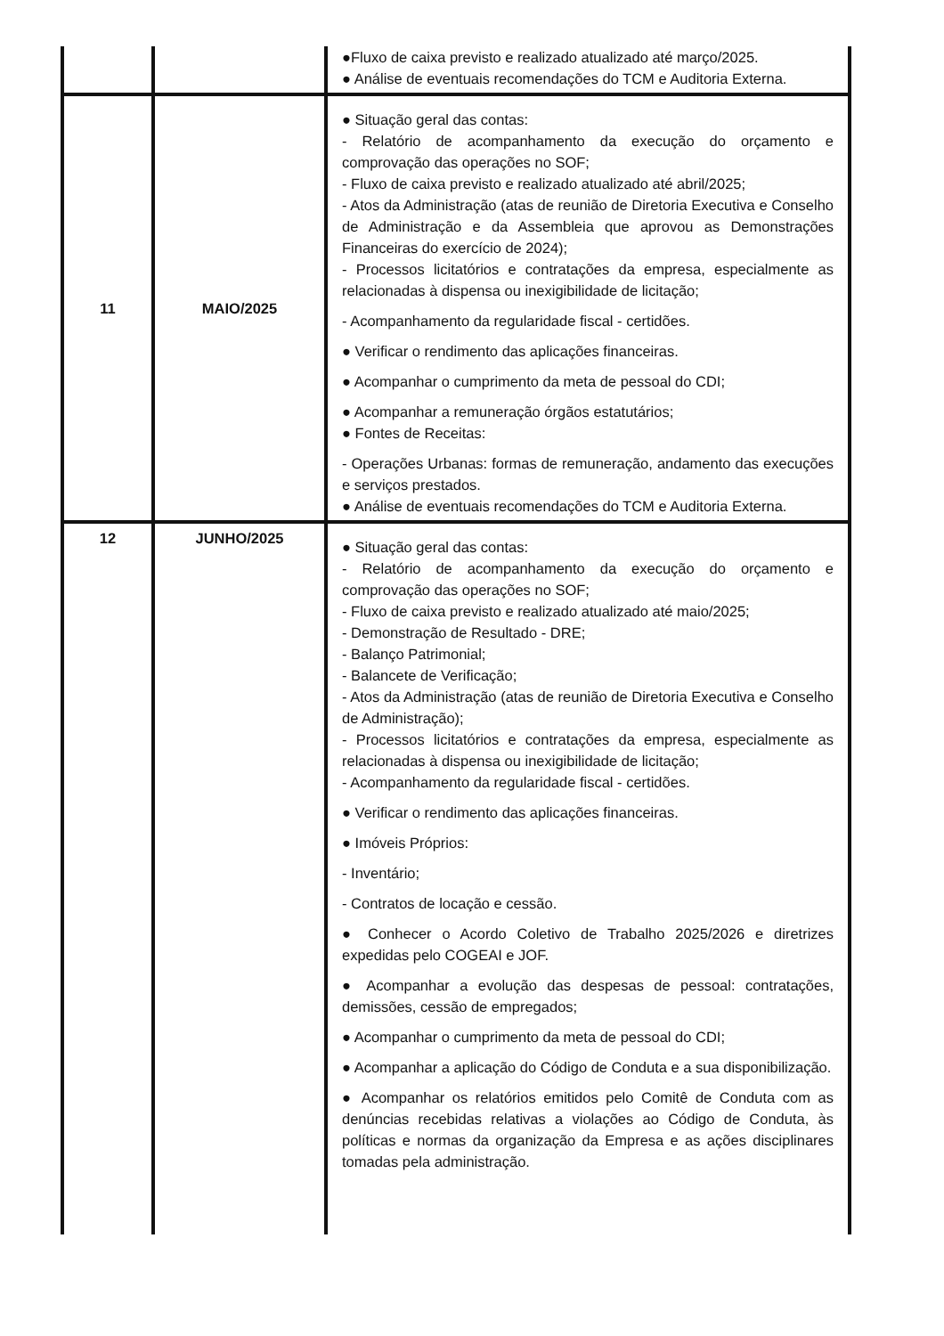| | | ●Fluxo de caixa previsto e realizado atualizado até março/2025. ● Análise de eventuais recomendações do TCM e Auditoria Externa. |
| 11 | MAIO/2025 | ● Situação geral das contas: - Relatório de acompanhamento da execução do orçamento e comprovação das operações no SOF; - Fluxo de caixa previsto e realizado atualizado até abril/2025; - Atos da Administração (atas de reunião de Diretoria Executiva e Conselho de Administração e da Assembleia que aprovou as Demonstrações Financeiras do exercício de 2024); - Processos licitatórios e contratações da empresa, especialmente as relacionadas à dispensa ou inexigibilidade de licitação; - Acompanhamento da regularidade fiscal - certidões. ● Verificar o rendimento das aplicações financeiras. ● Acompanhar o cumprimento da meta de pessoal do CDI; ● Acompanhar a remuneração órgãos estatutários; ● Fontes de Receitas: - Operações Urbanas: formas de remuneração, andamento das execuções e serviços prestados. ● Análise de eventuais recomendações do TCM e Auditoria Externa. |
| 12 | JUNHO/2025 | ● Situação geral das contas: - Relatório de acompanhamento da execução do orçamento e comprovação das operações no SOF; - Fluxo de caixa previsto e realizado atualizado até maio/2025; - Demonstração de Resultado - DRE; - Balanço Patrimonial; - Balancete de Verificação; - Atos da Administração (atas de reunião de Diretoria Executiva e Conselho de Administração); - Processos licitatórios e contratações da empresa, especialmente as relacionadas à dispensa ou inexigibilidade de licitação; - Acompanhamento da regularidade fiscal - certidões. ● Verificar o rendimento das aplicações financeiras. ● Imóveis Próprios: - Inventário; - Contratos de locação e cessão. ● Conhecer o Acordo Coletivo de Trabalho 2025/2026 e diretrizes expedidas pelo COGEAI e JOF. ● Acompanhar a evolução das despesas de pessoal: contratações, demissões, cessão de empregados; ● Acompanhar o cumprimento da meta de pessoal do CDI; ● Acompanhar a aplicação do Código de Conduta e a sua disponibilização. ● Acompanhar os relatórios emitidos pelo Comitê de Conduta com as denúncias recebidas relativas a violações ao Código de Conduta, às políticas e normas da organização da Empresa e as ações disciplinares tomadas pela administração. |